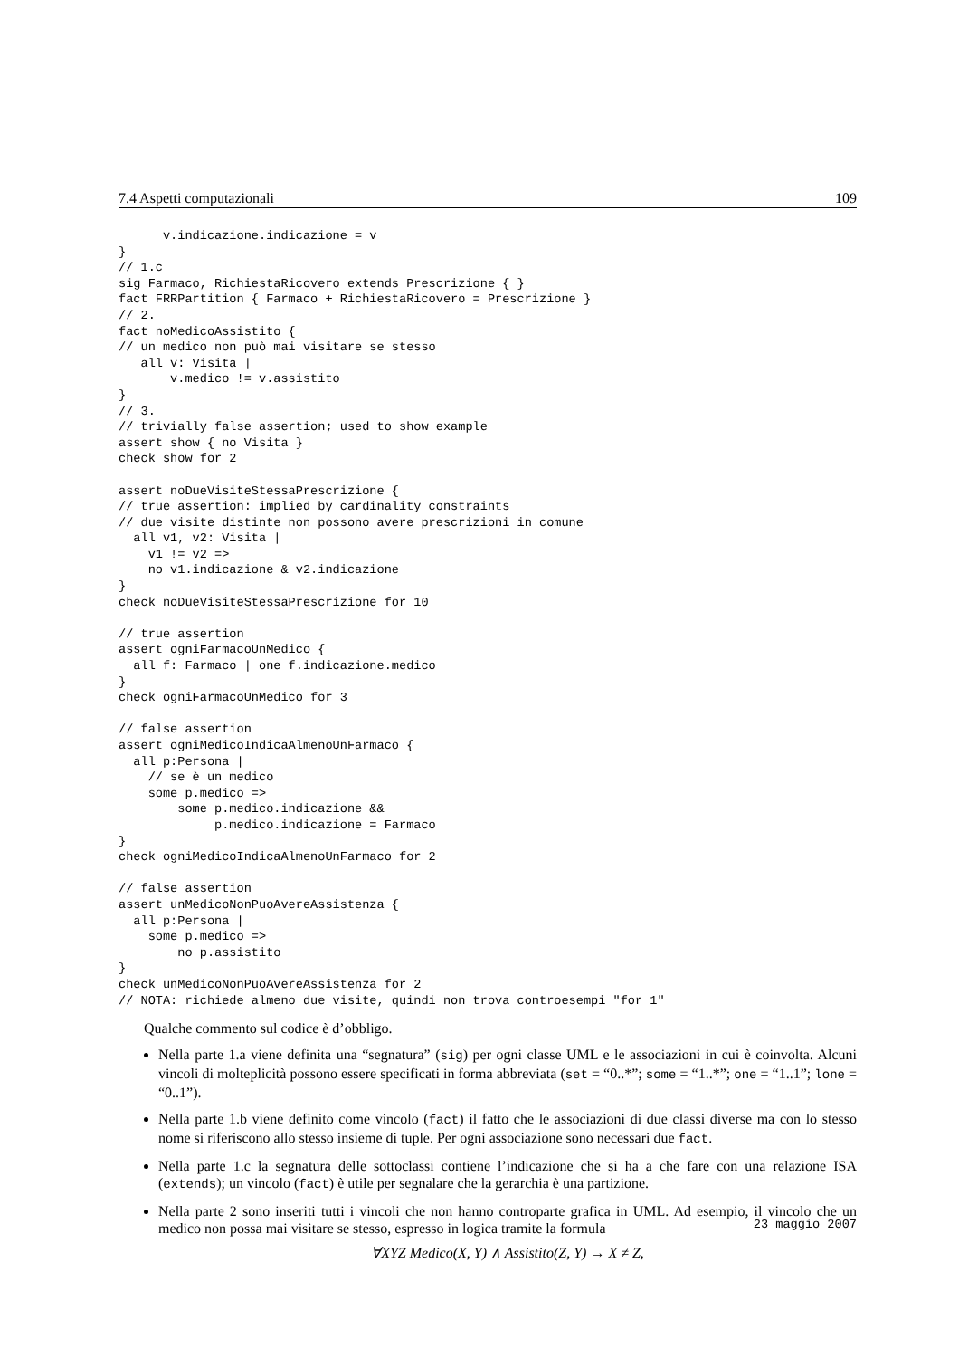7.4 Aspetti computazionali 109
      v.indicazione.indicazione = v
}
// 1.c
sig Farmaco, RichiestaRicovero extends Prescrizione { }
fact FRRPartition { Farmaco + RichiestaRicovero = Prescrizione }
// 2.
fact noMedicoAssistito {
// un medico non può mai visitare se stesso
   all v: Visita |
       v.medico != v.assistito
}
// 3.
// trivially false assertion; used to show example
assert show { no Visita }
check show for 2

assert noDueVisiteStessaPrescrizione {
// true assertion: implied by cardinality constraints
// due visite distinte non possono avere prescrizioni in comune
  all v1, v2: Visita |
    v1 != v2 =>
    no v1.indicazione & v2.indicazione
}
check noDueVisiteStessaPrescrizione for 10

// true assertion
assert ogniFarmacoUnMedico {
  all f: Farmaco | one f.indicazione.medico
}
check ogniFarmacoUnMedico for 3

// false assertion
assert ogniMedicoIndicaAlmenoUnFarmaco {
  all p:Persona |
    // se è un medico
    some p.medico =>
        some p.medico.indicazione &&
             p.medico.indicazione = Farmaco
}
check ogniMedicoIndicaAlmenoUnFarmaco for 2

// false assertion
assert unMedicoNonPuoAvereAssistenza {
  all p:Persona |
    some p.medico =>
        no p.assistito
}
check unMedicoNonPuoAvereAssistenza for 2
// NOTA: richiede almeno due visite, quindi non trova controesempi "for 1"
Qualche commento sul codice è d’obbligo.
Nella parte 1.a viene definita una “segnatura” (sig) per ogni classe UML e le associazioni in cui è coinvolta. Alcuni vincoli di molteplicità possono essere specificati in forma abbreviata (set = “0..*”; some = “1..*”; one = “1..1”; lone = “0..1”).
Nella parte 1.b viene definito come vincolo (fact) il fatto che le associazioni di due classi diverse ma con lo stesso nome si riferiscono allo stesso insieme di tuple. Per ogni associazione sono necessari due fact.
Nella parte 1.c la segnatura delle sottoclassi contiene l’indicazione che si ha a che fare con una relazione ISA (extends); un vincolo (fact) è utile per segnalare che la gerarchia è una partizione.
Nella parte 2 sono inseriti tutti i vincoli che non hanno controparte grafica in UML. Ad esempio, il vincolo che un medico non possa mai visitare se stesso, espresso in logica tramite la formula
∀XYZ Medico(X, Y) ∧ Assistito(Z, Y) → X ≠ Z,
23 maggio 2007